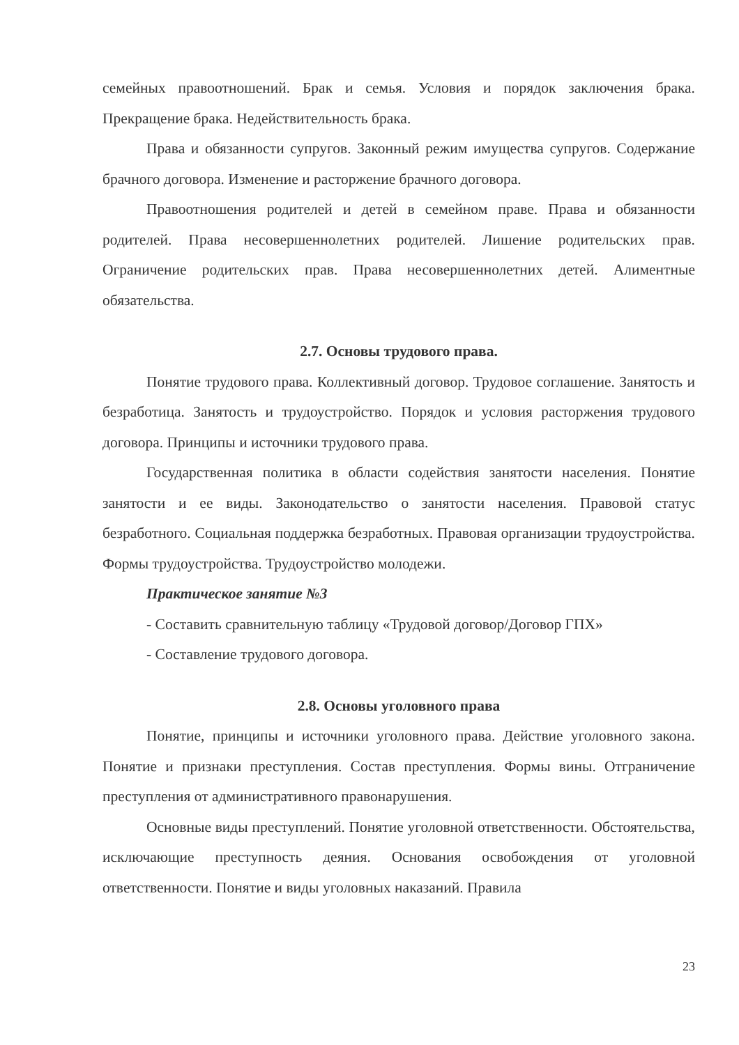семейных правоотношений. Брак и семья. Условия и порядок заключения брака. Прекращение брака. Недействительность брака.
Права и обязанности супругов. Законный режим имущества супругов. Содержание брачного договора. Изменение и расторжение брачного договора.
Правоотношения родителей и детей в семейном праве. Права и обязанности родителей. Права несовершеннолетних родителей. Лишение родительских прав. Ограничение родительских прав. Права несовершеннолетних детей. Алиментные обязательства.
2.7. Основы трудового права.
Понятие трудового права. Коллективный договор. Трудовое соглашение. Занятость и безработица. Занятость и трудоустройство. Порядок и условия расторжения трудового договора. Принципы и источники трудового права.
Государственная политика в области содействия занятости населения. Понятие занятости и ее виды. Законодательство о занятости населения. Правовой статус безработного. Социальная поддержка безработных. Правовая организации трудоустройства. Формы трудоустройства. Трудоустройство молодежи.
Практическое занятие №3
- Составить сравнительную таблицу «Трудовой договор/Договор ГПХ»
- Составление трудового договора.
2.8. Основы уголовного права
Понятие, принципы и источники уголовного права. Действие уголовного закона. Понятие и признаки преступления. Состав преступления. Формы вины. Отграничение преступления от административного правонарушения.
Основные виды преступлений. Понятие уголовной ответственности. Обстоятельства, исключающие преступность деяния. Основания освобождения от уголовной ответственности. Понятие и виды уголовных наказаний. Правила
23